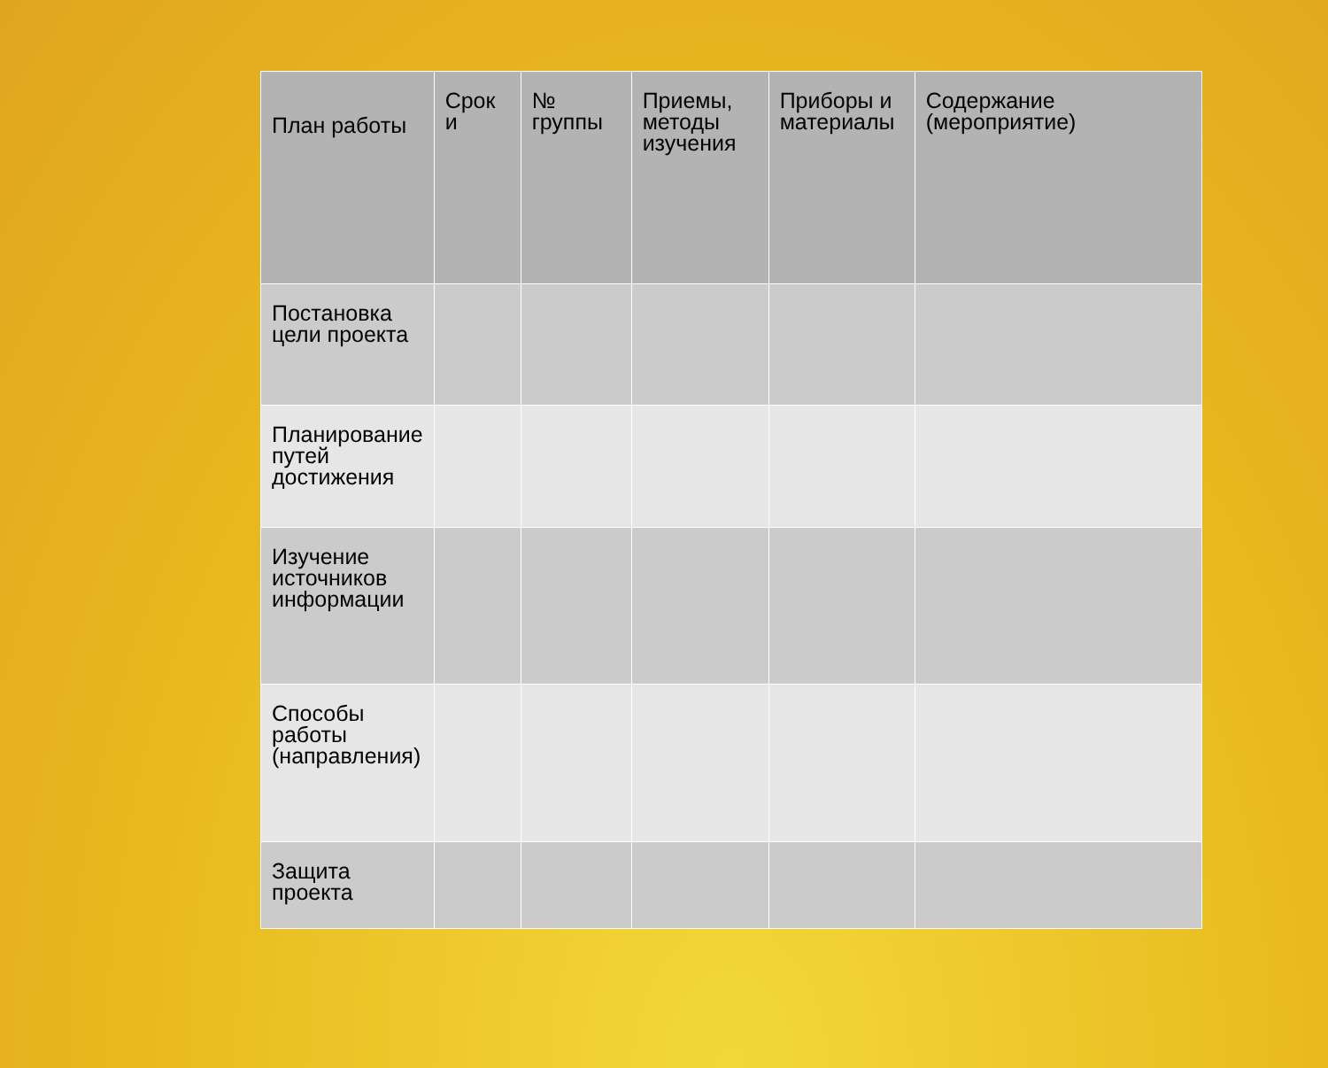| План работы | Срок и | № группы | Приемы, методы изучения | Приборы и материалы | Содержание (мероприятие) |
| --- | --- | --- | --- | --- | --- |
| Постановка цели проекта | | | | | |
| Планирование путей достижения | | | | | |
| Изучение источников информации | | | | | |
| Способы работы (направления) | | | | | |
| Защита проекта | | | | | |